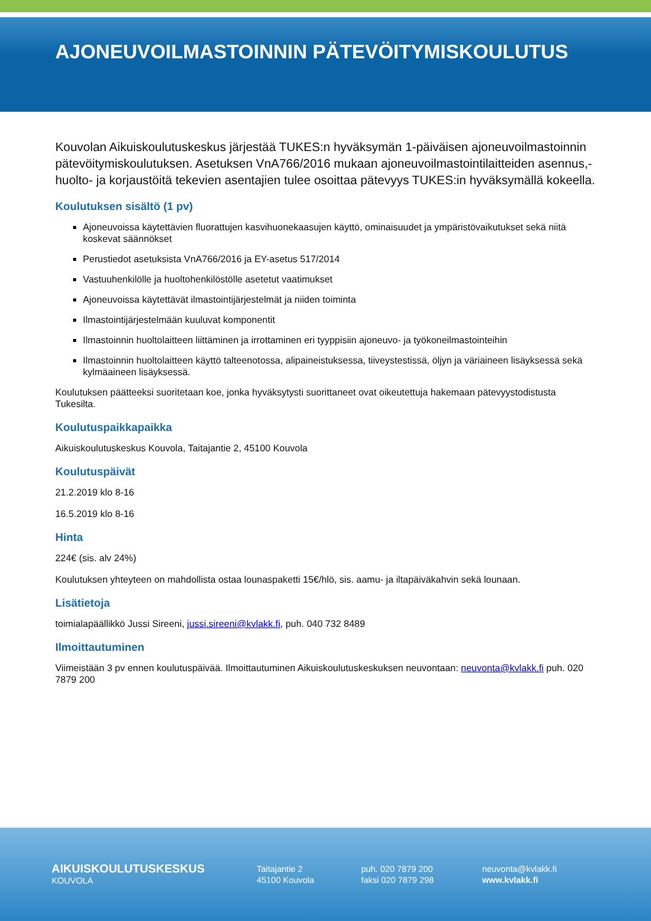AJONEUVOILMASTOINNIN PÄTEVÖITYMISKOULUTUS
Kouvolan Aikuiskoulutuskeskus järjestää TUKES:n hyväksymän 1-päiväisen ajoneuvoilmastoinnin pätevöitymiskoulutuksen. Asetuksen VnA766/2016 mukaan ajoneuvoilmastointilaitteiden asennus,- huolto- ja korjaustöitä tekevien asentajien tulee osoittaa pätevyys TUKES:in hyväksymällä kokeella.
Koulutuksen sisältö (1 pv)
Ajoneuvoissa käytettävien fluorattujen kasvihuonekaasujen käyttö, ominaisuudet ja ympäristövaikutukset sekä niitä koskevat säännökset
Perustiedot asetuksista VnA766/2016 ja EY-asetus 517/2014
Vastuuhenkilölle ja huoltohenkilöstölle asetetut vaatimukset
Ajoneuvoissa käytettävät ilmastointijärjestelmät ja niiden toiminta
Ilmastointijärjestelmään kuuluvat komponentit
Ilmastoinnin huoltolaitteen liittäminen ja irrottaminen eri tyyppisiin ajoneuvo- ja työkoneilmastointeihin
Ilmastoinnin huoltolaitteen käyttö talteenotossa, alipaineistuksessa, tiiveystestissä, öljyn ja väriaineen lisäyksessä sekä kylmäaineen lisäyksessä.
Koulutuksen päätteeksi suoritetaan koe, jonka hyväksytysti suorittaneet ovat oikeutettuja hakemaan pätevyystodistusta Tukesilta.
Koulutuspaikkapaikka
Aikuiskoulutuskeskus Kouvola, Taitajantie 2, 45100 Kouvola
Koulutuspäivät
21.2.2019 klo 8-16
16.5.2019 klo 8-16
Hinta
224€ (sis. alv 24%)
Koulutuksen yhteyteen on mahdollista ostaa lounaspaketti 15€/hlö, sis. aamu- ja iltapäiväkahvin sekä lounaan.
Lisätietoja
toimialapäällikkö Jussi Sireeni, jussi.sireeni@kvlakk.fi, puh. 040 732 8489
Ilmoittautuminen
Viimeistään 3 pv ennen koulutuspäivää. Ilmoittautuminen Aikuiskoulutuskeskuksen neuvontaan: neuvonta@kvlakk.fi puh. 020 7879 200
AIKUISKOULUTUSKESKUS
KOUVOLA
Taitajantie 2
45100 Kouvola
puh. 020 7879 200
faksi 020 7879 298
neuvonta@kvlakk.fi
www.kvlakk.fi